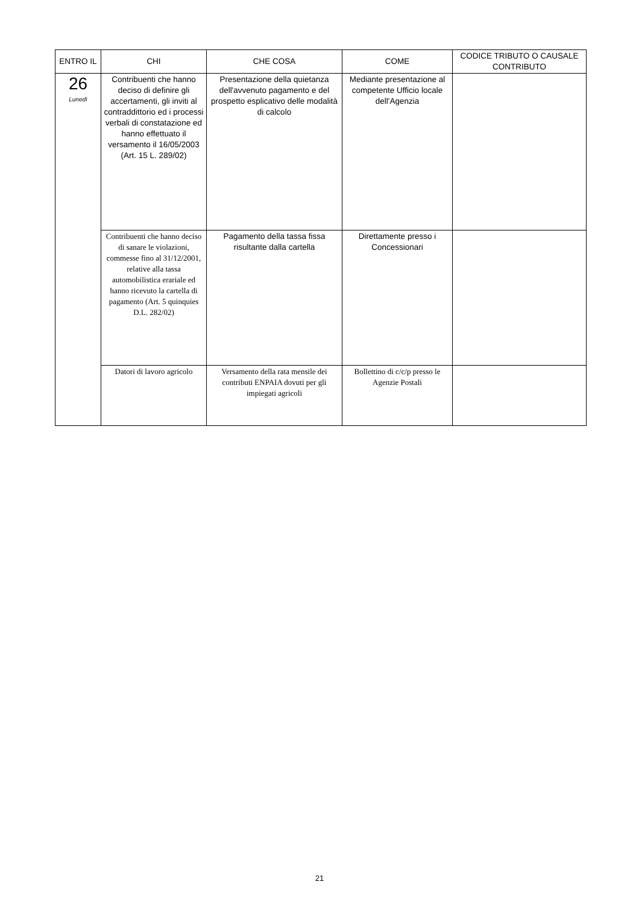| ENTRO IL | CHI | CHE COSA | COME | CODICE TRIBUTO O CAUSALE CONTRIBUTO |
| --- | --- | --- | --- | --- |
| 26 Lunedì | Contribuenti che hanno deciso di definire gli accertamenti, gli inviti al contraddittorio ed i processi verbali di constatazione ed hanno effettuato il versamento il 16/05/2003 (Art. 15 L. 289/02) | Presentazione della quietanza dell'avvenuto pagamento e del prospetto esplicativo delle modalità di calcolo | Mediante presentazione al competente Ufficio locale dell'Agenzia | |
| | Contribuenti che hanno deciso di sanare le violazioni, commesse fino al 31/12/2001, relative alla tassa automobilistica erariale ed hanno ricevuto la cartella di pagamento (Art. 5 quinquies D.L. 282/02) | Pagamento della tassa fissa risultante dalla cartella | Direttamente presso i Concessionari | |
| | Datori di lavoro agricolo | Versamento della rata mensile dei contributi ENPAIA dovuti per gli impiegati agricoli | Bollettino di c/c/p presso le Agenzie Postali | |
21